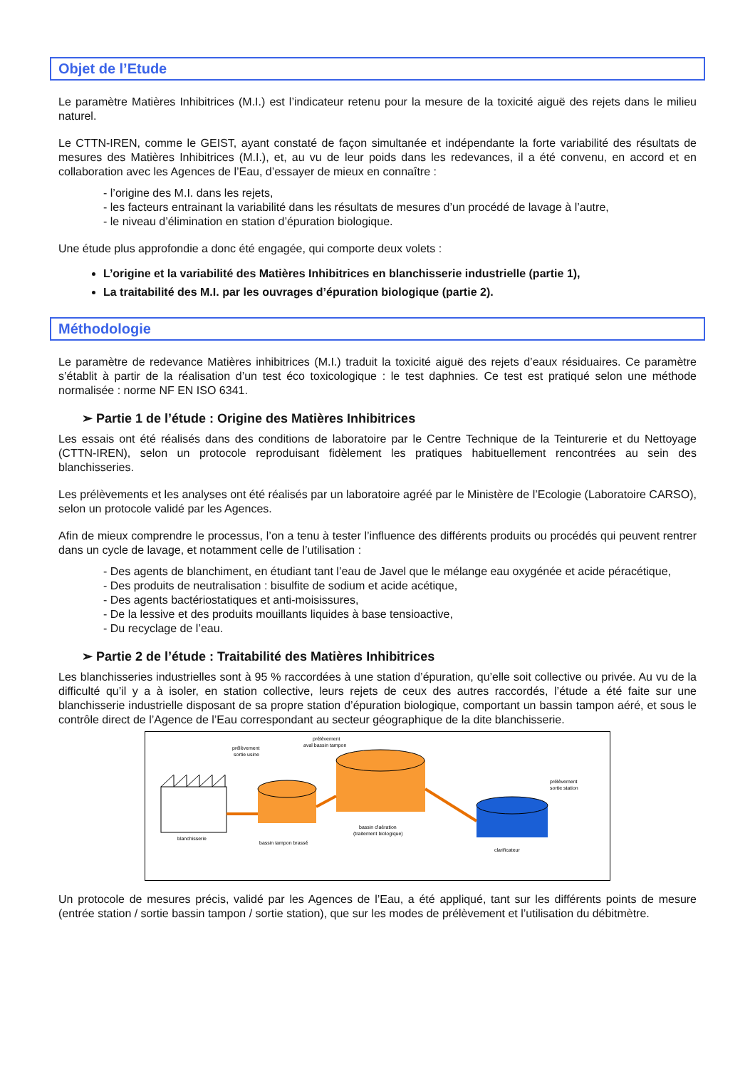Objet de l’Etude
Le paramètre Matières Inhibitrices (M.I.) est l’indicateur retenu pour la mesure de la toxicité aiguë des rejets dans le milieu naturel.
Le CTTN-IREN, comme le GEIST, ayant constaté de façon simultanée et indépendante la forte variabilité des résultats de mesures des Matières Inhibitrices (M.I.), et, au vu de leur poids dans les redevances, il a été convenu, en accord et en collaboration avec les Agences de l’Eau, d’essayer de mieux en connaître :
- l’origine des M.I. dans les rejets,
- les facteurs entrainant la variabilité dans les résultats de mesures d’un procédé de lavage à l’autre,
- le niveau d’élimination en station d’épuration biologique.
Une étude plus approfondie a donc été engagée, qui comporte deux volets :
L’origine et la variabilité des Matières Inhibitrices en blanchisserie industrielle (partie 1),
La traitabilité des M.I. par les ouvrages d’épuration biologique (partie 2).
Méthodologie
Le paramètre de redevance Matières inhibitrices (M.I.) traduit la toxicité aiguë des rejets d’eaux résiduaires. Ce paramètre s’établit à partir de la réalisation d’un test éco toxicologique : le test daphnies. Ce test est pratiqué selon une méthode normalisée : norme NF EN ISO 6341.
➢ Partie 1 de l’étude : Origine des Matières Inhibitrices
Les essais ont été réalisés dans des conditions de laboratoire par le Centre Technique de la Teinturerie et du Nettoyage (CTTN-IREN), selon un protocole reproduisant fidèlement les pratiques habituellement rencontrées au sein des blanchisseries.
Les prélèvements et les analyses ont été réalisés par un laboratoire agréé par le Ministère de l’Ecologie (Laboratoire CARSO), selon un protocole validé par les Agences.
Afin de mieux comprendre le processus, l’on a tenu à tester l’influence des différents produits ou procédés qui peuvent rentrer dans un cycle de lavage, et notamment celle de l’utilisation :
- Des agents de blanchiment, en étudiant tant l’eau de Javel que le mélange eau oxygénée et acide péracétique,
- Des produits de neutralisation : bisulfite de sodium et acide acétique,
- Des agents bactériostatiques et anti-moisissures,
- De la lessive et des produits mouillants liquides à base tensioactive,
- Du recyclage de l’eau.
➢ Partie 2 de l’étude : Traitabilité des Matières Inhibitrices
Les blanchisseries industrielles sont à 95 % raccordées à une station d’épuration, qu’elle soit collective ou privée. Au vu de la difficulté qu’il y a à isoler, en station collective, leurs rejets de ceux des autres raccordés, l’étude a été faite sur une blanchisserie industrielle disposant de sa propre station d’épuration biologique, comportant un bassin tampon aéré, et sous le contrôle direct de l’Agence de l’Eau correspondant au secteur géographique de la dite blanchisserie.
blanchisserie
bassin tampon brassé
bassin d'aération
(traitement biologique)
clarificateur
prélèvement
sortie usine
prélèvement
aval bassin tampon
prélèvement
sortie station
Un protocole de mesures précis, validé par les Agences de l’Eau, a été appliqué, tant sur les différents points de mesure (entrée station / sortie bassin tampon / sortie station), que sur les modes de prélèvement et l’utilisation du débitmètre.